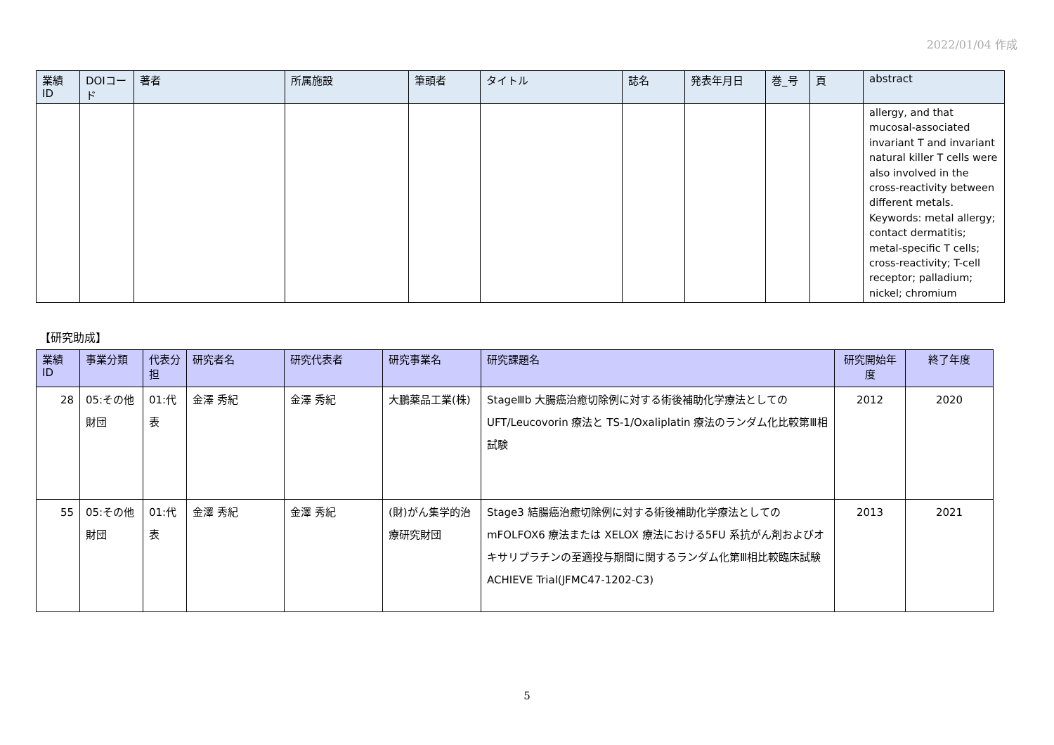2022/01/04 作成
| 業績ID | DOIコード | 著者 | 所属施設 | 筆頭者 | タイトル | 誌名 | 発表年月日 | 巻_号 | 頁 | abstract |
| --- | --- | --- | --- | --- | --- | --- | --- | --- | --- | --- |
| | | | | | | | | | | allergy, and that mucosal-associated invariant T and invariant natural killer T cells were also involved in the cross-reactivity between different metals. Keywords: metal allergy; contact dermatitis; metal-specific T cells; cross-reactivity; T-cell receptor; palladium; nickel; chromium |
【研究助成】
| 業績ID | 事業分類 | 代表分担 | 研究者名 | 研究代表者 | 研究事業名 | 研究課題名 | 研究開始年度 | 終了年度 |
| --- | --- | --- | --- | --- | --- | --- | --- | --- |
| 28 | 05:その他財団 | 01:代表 | 金澤 秀紀 | 金澤 秀紀 | 大鵬薬品工業(株) | StageⅢb 大腸癌治癒切除例に対する術後補助化学療法としての UFT/Leucovorin 療法と TS-1/Oxaliplatin 療法のランダム化比較第Ⅲ相試験 | 2012 | 2020 |
| 55 | 05:その他財団 | 01:代表 | 金澤 秀紀 | 金澤 秀紀 | (財)がん集学的治療研究財団 | Stage3 結腸癌治癒切除例に対する術後補助化学療法としての mFOLFOX6 療法または XELOX 療法における5FU 系抗がん剤およびオキサリプラチンの至適投与期間に関するランダム化第Ⅲ相比較臨床試験 ACHIEVE Trial(JFMC47-1202-C3) | 2013 | 2021 |
5